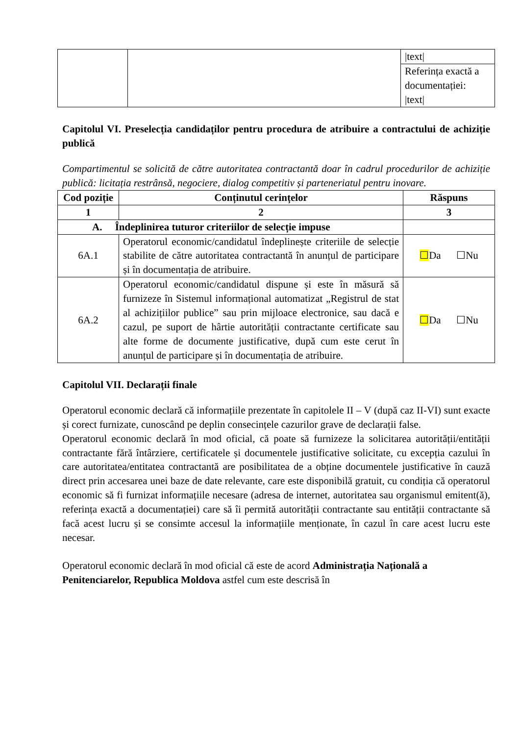| | | /text/ Referința exactă a documentației: /text/ |
Capitolul VI. Preselecția candidaților pentru procedura de atribuire a contractului de achiziție publică
Compartimentul se solicită de către autoritatea contractantă doar în cadrul procedurilor de achiziție publică: licitația restrânsă, negociere, dialog competitiv și parteneriatul pentru inovare.
| Cod poziție | Conținutul cerințelor | Răspuns |
| --- | --- | --- |
| 1 | 2 | 3 |
| A. Îndeplinirea tuturor criteriilor de selecție impuse | | |
| 6A.1 | Operatorul economic/candidatul îndeplinește criteriile de selecție stabilite de către autoritatea contractantă în anunțul de participare și în documentația de atribuire. | ☐ Da ☐Nu |
| 6A.2 | Operatorul economic/candidatul dispune și este în măsură să furnizeze în Sistemul informațional automatizat „Registrul de stat al achizițiilor publice” sau prin mijloace electronice, sau dacă e cazul, pe suport de hârtie autorității contractante certificate sau alte forme de documente justificative, după cum este cerut în anunțul de participare și în documentația de atribuire. | ☐ Da ☐Nu |
Capitolul VII. Declarații finale
Operatorul economic declară că informațiile prezentate în capitolele II – V (după caz II-VI) sunt exacte și corect furnizate, cunoscând pe deplin consecințele cazurilor grave de declarații false.
Operatorul economic declară în mod oficial, că poate să furnizeze la solicitarea autorității/entității contractante fără întârziere, certificatele și documentele justificative solicitate, cu excepția cazului în care autoritatea/entitatea contractantă are posibilitatea de a obține documentele justificative în cauză direct prin accesarea unei baze de date relevante, care este disponibilă gratuit, cu condiția că operatorul economic să fi furnizat informațiile necesare (adresa de internet, autoritatea sau organismul emitent(ă), referința exactă a documentației) care să îi permită autorității contractante sau entității contractante să facă acest lucru și se consimte accesul la informațiile menționate, în cazul în care acest lucru este necesar.
Operatorul economic declară în mod oficial că este de acord Administrația Națională a Penitenciarelor, Republica Moldova astfel cum este descrisă în